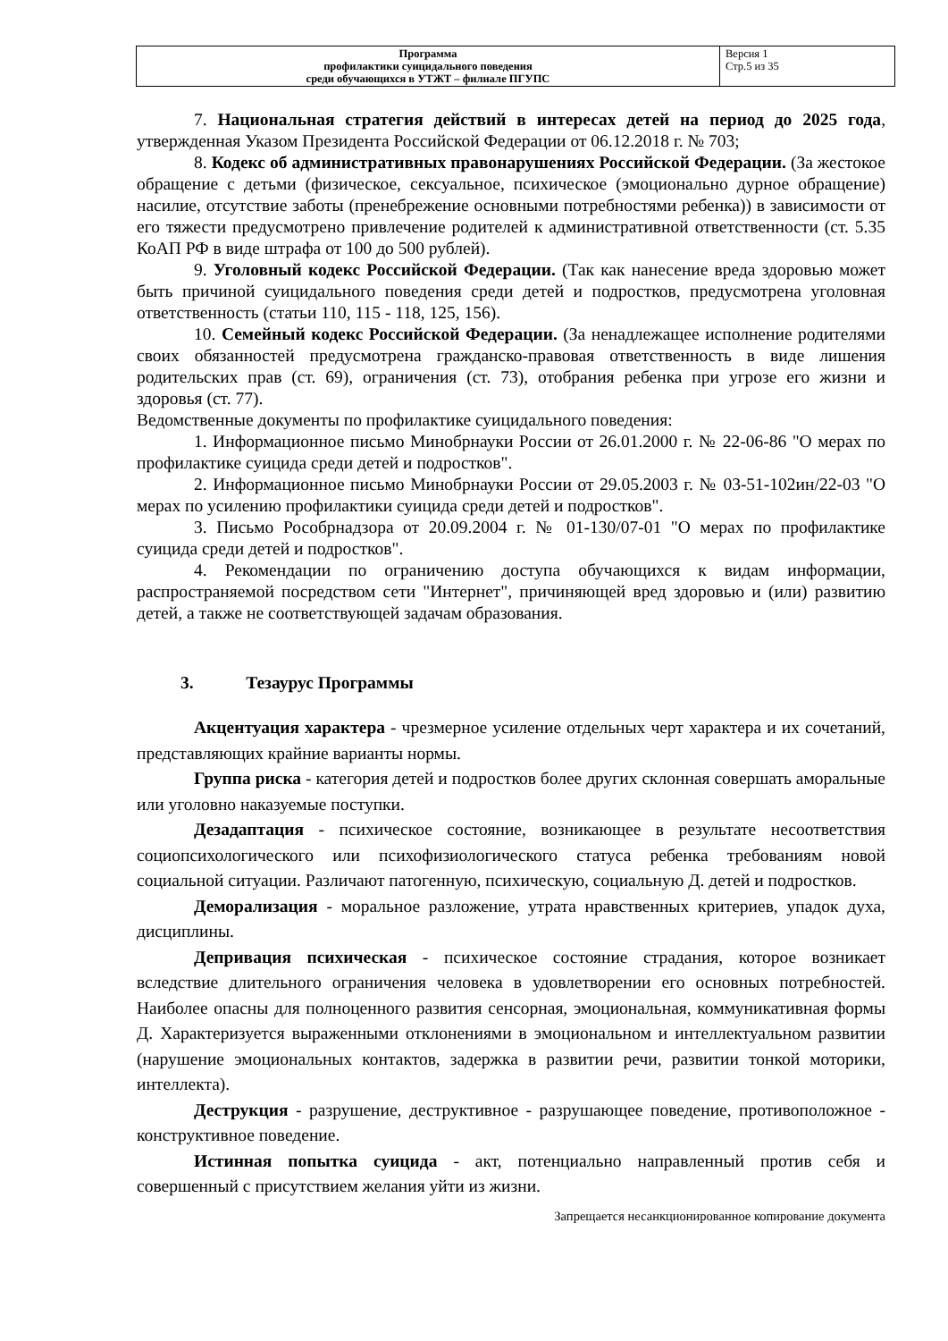| Программа профилактики суицидального поведения среди обучающихся в УТЖТ – филиале ПГУПС | Версия 1 Стр.5 из 35 |
7. Национальная стратегия действий в интересах детей на период до 2025 года, утвержденная Указом Президента Российской Федерации от 06.12.2018 г. № 703;
8. Кодекс об административных правонарушениях Российской Федерации. (За жестокое обращение с детьми (физическое, сексуальное, психическое (эмоционально дурное обращение) насилие, отсутствие заботы (пренебрежение основными потребностями ребенка)) в зависимости от его тяжести предусмотрено привлечение родителей к административной ответственности (ст. 5.35 КоАП РФ в виде штрафа от 100 до 500 рублей).
9. Уголовный кодекс Российской Федерации. (Так как нанесение вреда здоровью может быть причиной суицидального поведения среди детей и подростков, предусмотрена уголовная ответственность (статьи 110, 115 - 118, 125, 156).
10. Семейный кодекс Российской Федерации. (За ненадлежащее исполнение родителями своих обязанностей предусмотрена гражданско-правовая ответственность в виде лишения родительских прав (ст. 69), ограничения (ст. 73), отобрания ребенка при угрозе его жизни и здоровья (ст. 77).
Ведомственные документы по профилактике суицидального поведения:
1. Информационное письмо Минобрнауки России от 26.01.2000 г. № 22-06-86 "О мерах по профилактике суицида среди детей и подростков".
2. Информационное письмо Минобрнауки России от 29.05.2003 г. № 03-51-102ин/22-03 "О мерах по усилению профилактики суицида среди детей и подростков".
3. Письмо Рособрнадзора от 20.09.2004 г. № 01-130/07-01 "О мерах по профилактике суицида среди детей и подростков".
4. Рекомендации по ограничению доступа обучающихся к видам информации, распространяемой посредством сети "Интернет", причиняющей вред здоровью и (или) развитию детей, а также не соответствующей задачам образования.
3. Тезаурус Программы
Акцентуация характера - чрезмерное усиление отдельных черт характера и их сочетаний, представляющих крайние варианты нормы.
Группа риска - категория детей и подростков более других склонная совершать аморальные или уголовно наказуемые поступки.
Дезадаптация - психическое состояние, возникающее в результате несоответствия социопсихологического или психофизиологического статуса ребенка требованиям новой социальной ситуации. Различают патогенную, психическую, социальную Д. детей и подростков.
Деморализация - моральное разложение, утрата нравственных критериев, упадок духа, дисциплины.
Депривация психическая - психическое состояние страдания, которое возникает вследствие длительного ограничения человека в удовлетворении его основных потребностей. Наиболее опасны для полноценного развития сенсорная, эмоциональная, коммуникативная формы Д. Характеризуется выраженными отклонениями в эмоциональном и интеллектуальном развитии (нарушение эмоциональных контактов, задержка в развитии речи, развитии тонкой моторики, интеллекта).
Деструкция - разрушение, деструктивное - разрушающее поведение, противоположное - конструктивное поведение.
Истинная попытка суицида - акт, потенциально направленный против себя и совершенный с присутствием желания уйти из жизни.
Запрещается несанкционированное копирование документа